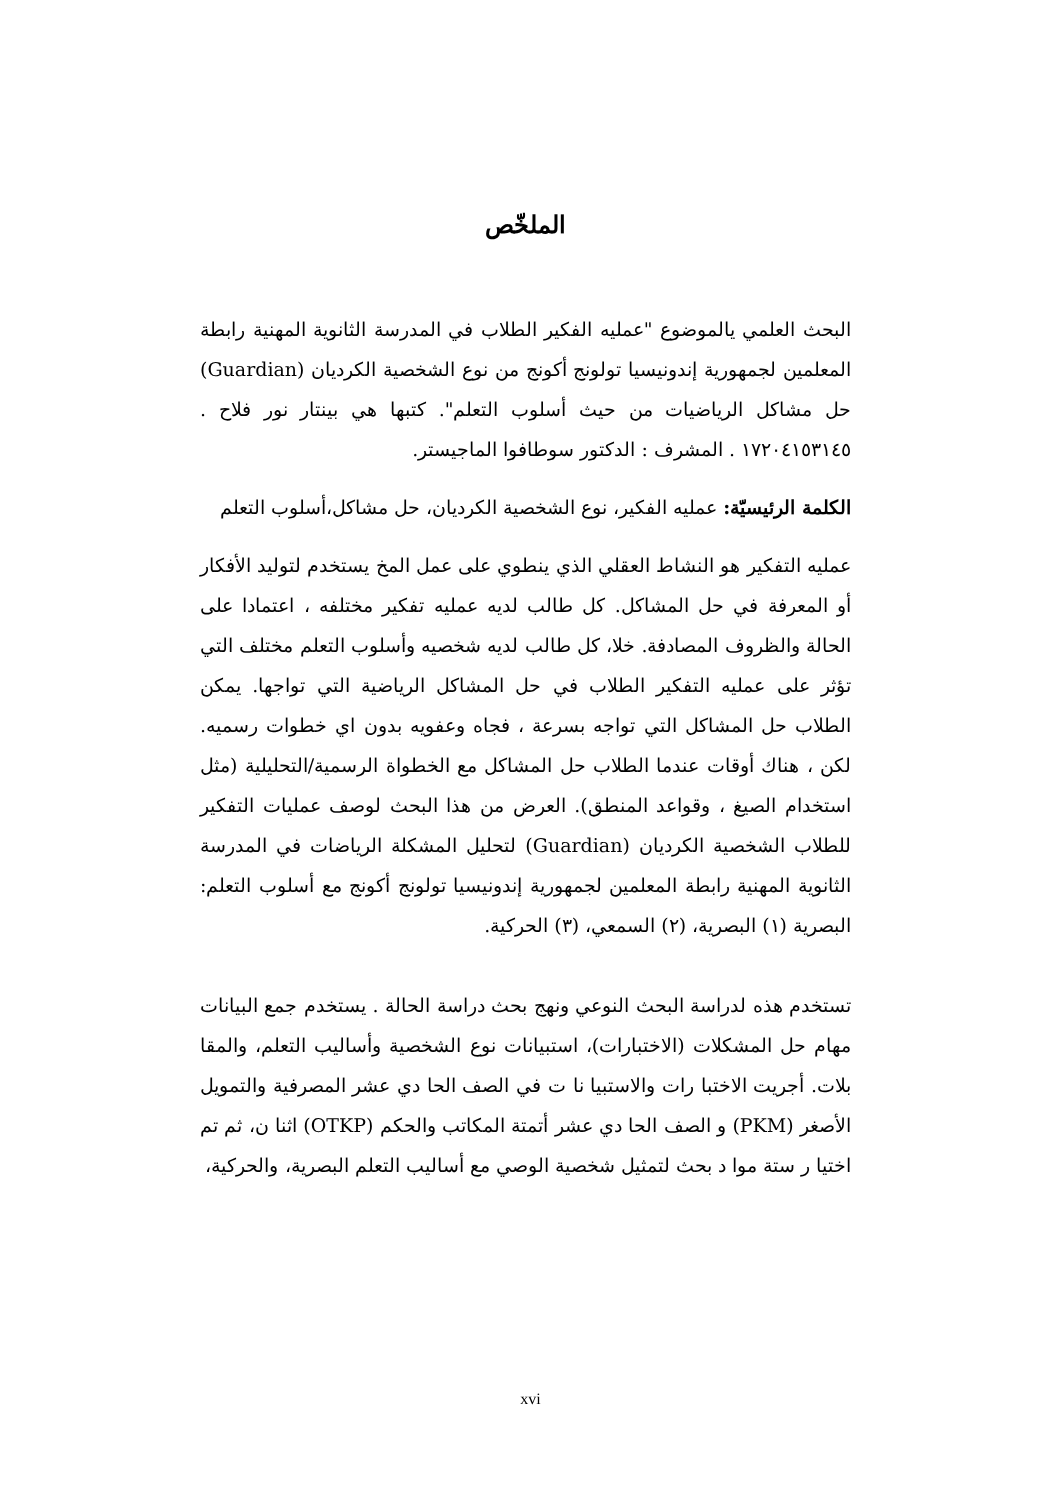الملخّص
البحث العلمي يالموضوع "عمليه الفكير الطلاب في المدرسة الثانوية المهنية رابطة المعلمين لجمهورية إندونيسيا تولونج أكونج من نوع الشخصية الكرديان (Guardian) حل مشاكل الرياضيات من حيث أسلوب التعلم". كتبها هي بينتار نور فلاح . ١٧٢٠٤١٥٣١٤٥ . المشرف : الدكتور سوطافوا الماجيستر.
الكلمة الرئيسيّة: عمليه الفكير، نوع الشخصية الكرديان، حل مشاكل،أسلوب التعلم
عمليه التفكير هو النشاط العقلي الذي ينطوي على عمل المخ يستخدم لتوليد الأفكار أو المعرفة في حل المشاكل. كل طالب لديه عمليه تفكير مختلفه ، اعتمادا على الحالة والظروف المصادفة. خلا، كل طالب لديه شخصيه وأسلوب التعلم مختلف التي تؤثر على عمليه التفكير الطلاب في حل المشاكل الرياضية التي تواجها. يمكن الطلاب حل المشاكل التي تواجه بسرعة ، فجاه وعفويه بدون اي خطوات رسميه. لكن ، هناك أوقات عندما الطلاب حل المشاكل مع الخطواة الرسمية/التحليلية (مثل استخدام الصيغ ، وقواعد المنطق). العرض من هذا البحث لوصف عمليات التفكير للطلاب الشخصية الكرديان (Guardian) لتحليل المشكلة الرياضات في المدرسة الثانوية المهنية رابطة المعلمين لجمهورية إندونيسيا تولونج أكونج مع أسلوب التعلم: البصرية (١) البصرية، (٢) السمعي، (٣) الحركية.
تستخدم هذه لدراسة البحث النوعي ونهج بحث دراسة الحالة . يستخدم جمع البيانات مهام حل المشكلات (الاختبارات)، استبيانات نوع الشخصية وأساليب التعلم، والمقا بلات. أجريت الاختبا رات والاستبيا نا ت في الصف الحا دي عشر المصرفية والتمويل الأصغر (PKM) و الصف الحا دي عشر أتمتة المكاتب والحكم (OTKP) اثنا ن، ثم تم اختيا ر ستة موا د بحث لتمثيل شخصية الوصي مع أساليب التعلم البصرية، والحركية،
xvi